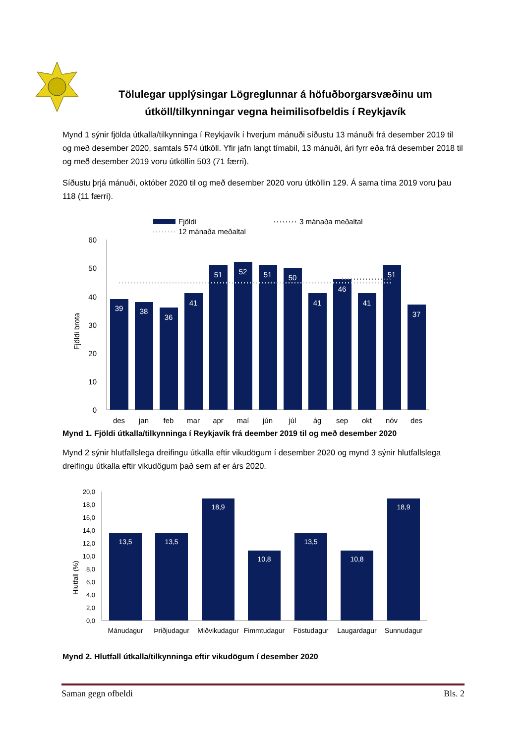Tölulegar upplýsingar Lögreglunnar á höfuðborgarsvæðinu um útköll/tilkynningar vegna heimilisofbeldis í Reykjavík
Mynd 1 sýnir fjölda útkalla/tilkynninga í Reykjavík í hverjum mánuði síðustu 13 mánuði frá desember 2019 til og með desember 2020, samtals 574 útköll. Yfir jafn langt tímabil, 13 mánuði, ári fyrr eða frá desember 2018 til og með desember 2019 voru útköllin 503 (71 færri).
Síðustu þrjá mánuði, október 2020 til og með desember 2020 voru útköllin 129. Á sama tíma 2019 voru þau 118 (11 færri).
Fjöldi
3 mánaða meðaltal
12 mánaða meðaltal
Fjöldi brota
60
50
40
30
20
10
0
39
38
36
41
51
52
51
50
41
46
41
51
37
des
jan
feb
mar
apr
maí
jún
júl
ág
sep
okt
nóv
des
Mynd 1. Fjöldi útkalla/tilkynninga í Reykjavík frá deember 2019 til og með desember 2020
Mynd 2 sýnir hlutfallslega dreifingu útkalla eftir vikudögum í desember 2020 og mynd 3 sýnir hlutfallslega dreifingu útkalla eftir vikudögum það sem af er árs 2020.
Hlutfall (%)
20,0
18,0
16,0
14,0
12,0
10,0
8,0
6,0
4,0
2,0
0,0
13,5
13,5
18,9
10,8
13,5
10,8
18,9
Mánudagur
Þriðjudagur
Miðvikudagur
Fimmtudagur
Föstudagur
Laugardagur
Sunnudagur
Mynd 2. Hlutfall útkalla/tilkynninga eftir vikudögum í desember 2020
Saman gegn ofbeldi Bls. 2